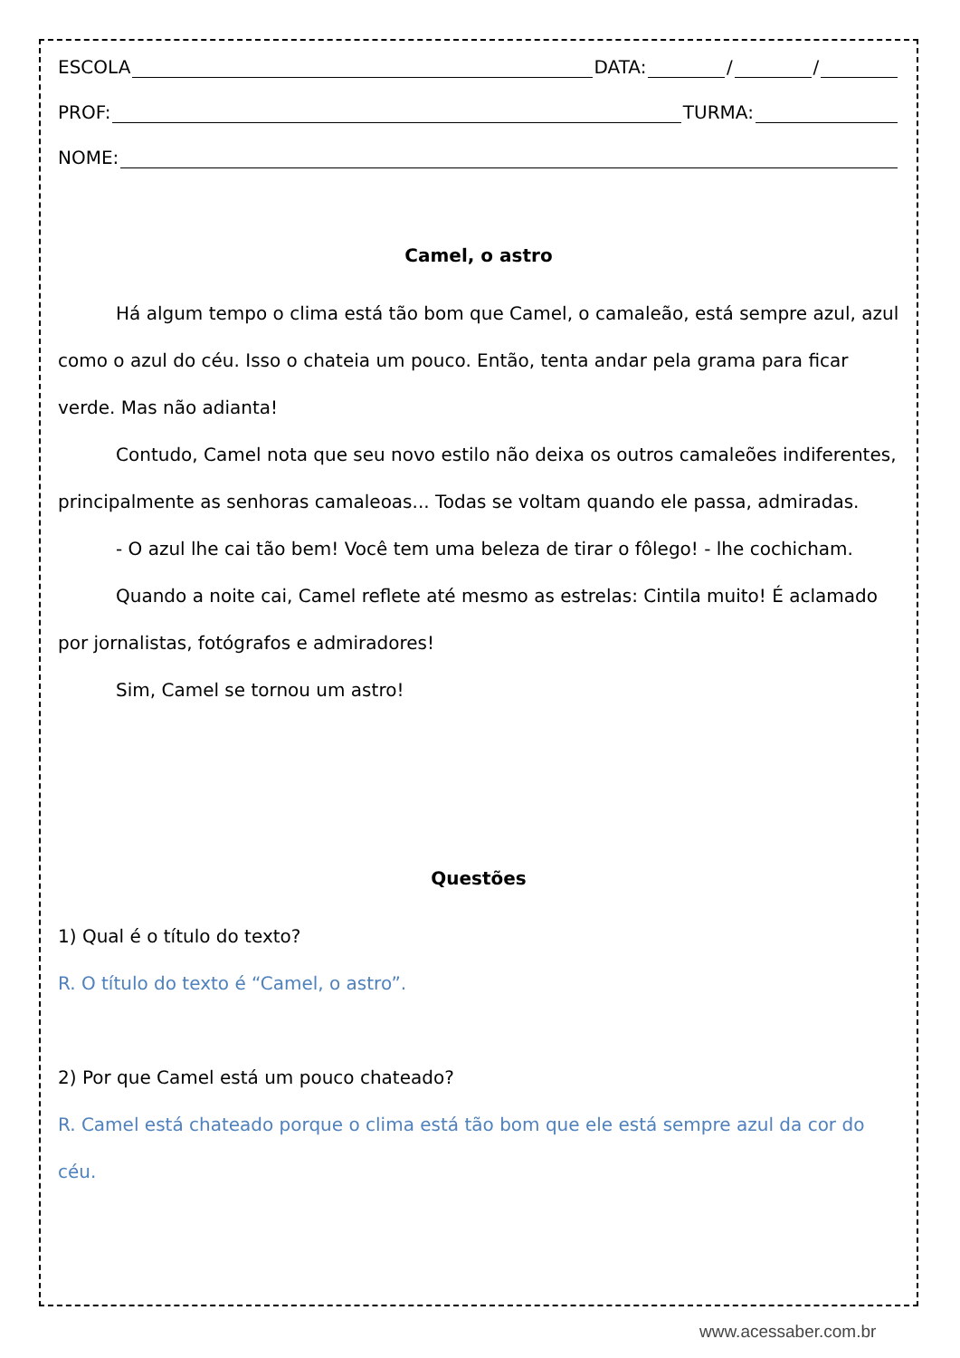ESCOLA DATA: / /
PROF: TURMA:
NOME:
Camel, o astro
Há algum tempo o clima está tão bom que Camel, o camaleão, está sempre azul, azul como o azul do céu. Isso o chateia um pouco. Então, tenta andar pela grama para ficar verde. Mas não adianta!
Contudo, Camel nota que seu novo estilo não deixa os outros camaleões indiferentes, principalmente as senhoras camaleoas... Todas se voltam quando ele passa, admiradas.
- O azul lhe cai tão bem! Você tem uma beleza de tirar o fôlego! - lhe cochicham.
Quando a noite cai, Camel reflete até mesmo as estrelas: Cintila muito! É aclamado por jornalistas, fotógrafos e admiradores!
Sim, Camel se tornou um astro!
Questões
1) Qual é o título do texto?
R. O título do texto é “Camel, o astro”.
2) Por que Camel está um pouco chateado?
R. Camel está chateado porque o clima está tão bom que ele está sempre azul da cor do céu.
www.acessaber.com.br